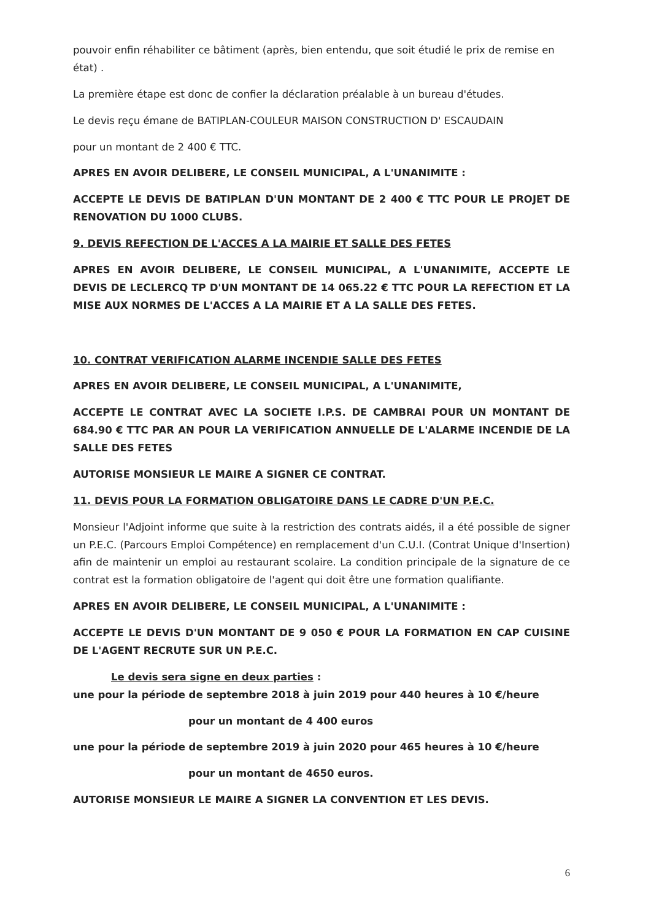pouvoir enfin réhabiliter ce bâtiment (après, bien entendu, que soit étudié le prix de remise en état) .
La première étape est donc de confier la déclaration préalable à un bureau d'études.
Le devis reçu émane de BATIPLAN-COULEUR MAISON CONSTRUCTION D' ESCAUDAIN
pour un montant de 2 400 € TTC.
APRES EN AVOIR DELIBERE, LE CONSEIL MUNICIPAL, A L'UNANIMITE :
ACCEPTE LE DEVIS DE BATIPLAN D'UN MONTANT DE 2 400 € TTC POUR LE PROJET DE RENOVATION DU 1000 CLUBS.
9. DEVIS REFECTION DE L'ACCES A LA MAIRIE ET SALLE DES FETES
APRES EN AVOIR DELIBERE, LE CONSEIL MUNICIPAL, A L'UNANIMITE, ACCEPTE LE DEVIS DE LECLERCQ TP D'UN MONTANT DE 14 065.22 € TTC POUR LA REFECTION ET LA MISE AUX NORMES DE L'ACCES A LA MAIRIE ET A LA SALLE DES FETES.
10. CONTRAT VERIFICATION ALARME INCENDIE SALLE DES FETES
APRES EN AVOIR DELIBERE, LE CONSEIL MUNICIPAL, A L'UNANIMITE,
ACCEPTE LE CONTRAT AVEC LA SOCIETE I.P.S. DE CAMBRAI POUR UN MONTANT DE 684.90 € TTC PAR AN POUR LA VERIFICATION ANNUELLE DE L'ALARME INCENDIE DE LA SALLE DES FETES
AUTORISE MONSIEUR LE MAIRE A SIGNER CE CONTRAT.
11. DEVIS POUR LA FORMATION OBLIGATOIRE DANS LE CADRE D'UN P.E.C.
Monsieur l'Adjoint informe que suite à la restriction des contrats aidés, il a été possible de signer un P.E.C. (Parcours Emploi Compétence) en remplacement d'un C.U.I. (Contrat Unique d'Insertion) afin de maintenir un emploi au restaurant scolaire. La condition principale de la signature de ce contrat est la formation obligatoire de l'agent qui doit être une formation qualifiante.
APRES EN AVOIR DELIBERE, LE CONSEIL MUNICIPAL, A L'UNANIMITE :
ACCEPTE LE DEVIS D'UN MONTANT DE 9 050 € POUR LA FORMATION EN CAP CUISINE DE L'AGENT RECRUTE SUR UN P.E.C.
Le devis sera signe en deux parties :
une pour la période de septembre 2018 à juin 2019 pour 440 heures à 10 €/heure
pour un montant de 4 400 euros
une pour la période de septembre 2019 à juin 2020 pour 465 heures à 10 €/heure
pour un montant de 4650 euros.
AUTORISE MONSIEUR LE MAIRE A SIGNER LA CONVENTION ET LES DEVIS.
6